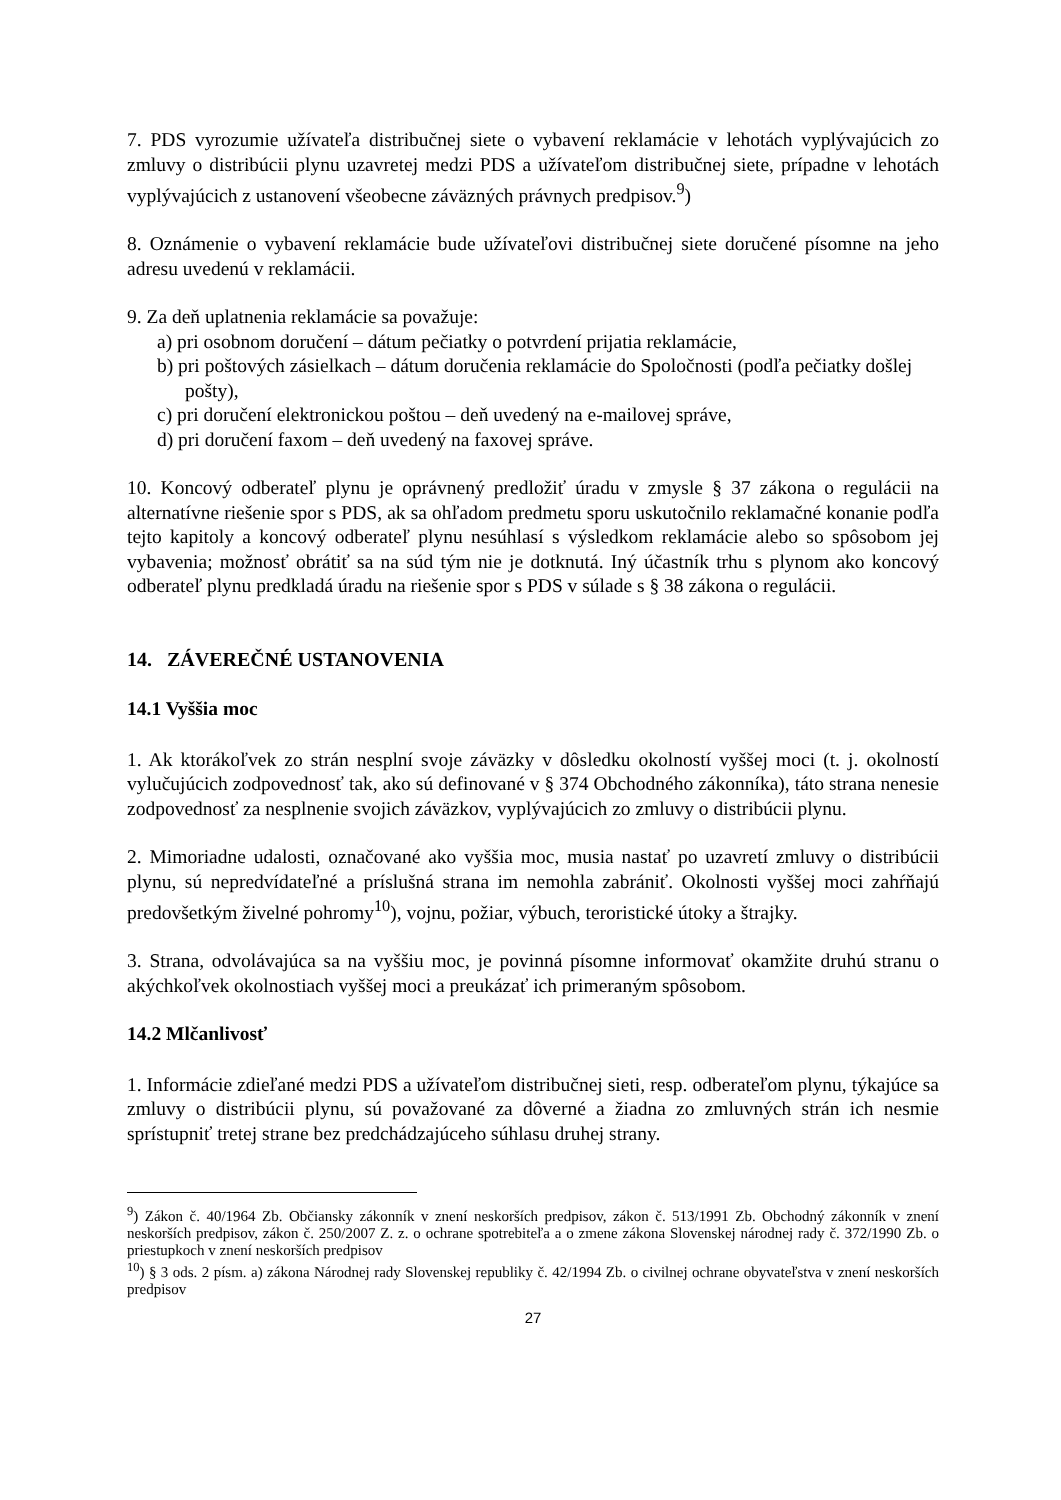7. PDS vyrozumie užívateľa distribučnej siete o vybavení reklamácie v lehotách vyplývajúcich zo zmluvy o distribúcii plynu uzavretej medzi PDS a užívateľom distribučnej siete, prípadne v lehotách vyplývajúcich z ustanovení všeobecne záväzných právnych predpisov.<sup>9</sup>)
8. Oznámenie o vybavení reklamácie bude užívateľovi distribučnej siete doručené písomne na jeho adresu uvedenú v reklamácii.
9. Za deň uplatnenia reklamácie sa považuje:
a) pri osobnom doručení – dátum pečiatky o potvrdení prijatia reklamácie,
b) pri poštových zásielkach – dátum doručenia reklamácie do Spoločnosti (podľa pečiatky došlej pošty),
c) pri doručení elektronickou poštou – deň uvedený na e-mailovej správe,
d) pri doručení faxom – deň uvedený na faxovej správe.
10. Koncový odberateľ plynu je oprávnený predložiť úradu v zmysle § 37 zákona o regulácii na alternatívne riešenie spor s PDS, ak sa ohľadom predmetu sporu uskutočnilo reklamačné konanie podľa tejto kapitoly a koncový odberateľ plynu nesúhlasí s výsledkom reklamácie alebo so spôsobom jej vybavenia; možnosť obrátiť sa na súd tým nie je dotknutá. Iný účastník trhu s plynom ako koncový odberateľ plynu predkladá úradu na riešenie spor s PDS v súlade s § 38 zákona o regulácii.
14. ZÁVEREČNÉ USTANOVENIA
14.1 Vyššia moc
1. Ak ktorákoľvek zo strán nesplní svoje záväzky v dôsledku okolností vyššej moci (t. j. okolností vylučujúcich zodpovednosť tak, ako sú definované v § 374 Obchodného zákonníka), táto strana nenesie zodpovednosť za nesplnenie svojich záväzkov, vyplývajúcich zo zmluvy o distribúcii plynu.
2. Mimoriadne udalosti, označované ako vyššia moc, musia nastať po uzavretí zmluvy o distribúcii plynu, sú nepredvídateľné a príslušná strana im nemohla zabrániť. Okolnosti vyššej moci zahŕňajú predovšetkým živelné pohromy<sup>10</sup>), vojnu, požiar, výbuch, teroristické útoky a štrajky.
3. Strana, odvolávajúca sa na vyššiu moc, je povinná písomne informovať okamžite druhú stranu o akýchkoľvek okolnostiach vyššej moci a preukázať ich primeraným spôsobom.
14.2 Mlčanlivosť
1. Informácie zdieľané medzi PDS a užívateľom distribučnej sieti, resp. odberateľom plynu, týkajúce sa zmluvy o distribúcii plynu, sú považované za dôverné a žiadna zo zmluvných strán ich nesmie sprístupniť tretej strane bez predchádzajúceho súhlasu druhej strany.
<sup>9</sup>) Zákon č. 40/1964 Zb. Občiansky zákonník v znení neskorších predpisov, zákon č. 513/1991 Zb. Obchodný zákonník v znení neskorších predpisov, zákon č. 250/2007 Z. z. o ochrane spotrebiteľa a o zmene zákona Slovenskej národnej rady č. 372/1990 Zb. o priestupkoch v znení neskorších predpisov
<sup>10</sup>) § 3 ods. 2 písm. a) zákona Národnej rady Slovenskej republiky č. 42/1994 Zb. o civilnej ochrane obyvateľstva v znení neskorších predpisov
27